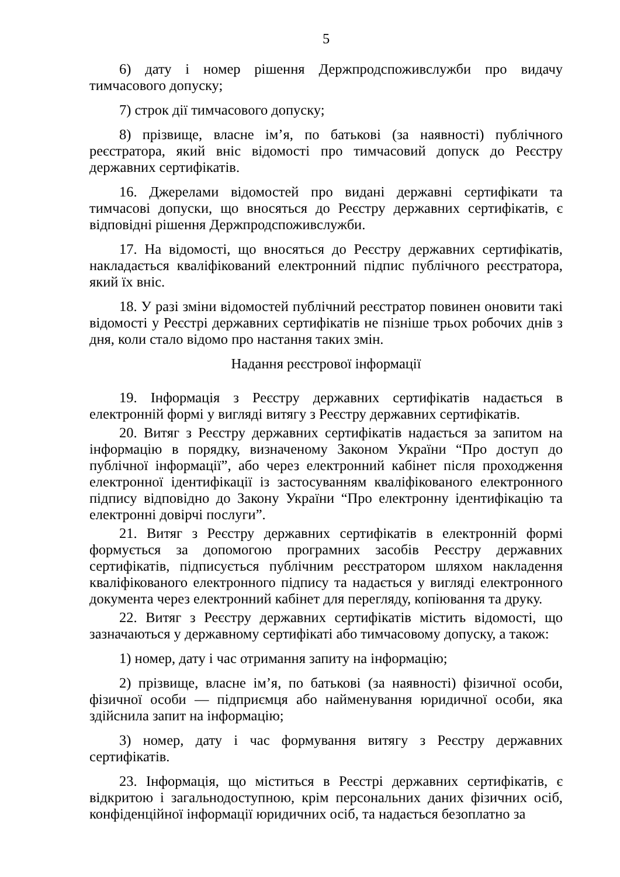5
6) дату і номер рішення Держпродспоживслужби про видачу тимчасового допуску;
7) строк дії тимчасового допуску;
8) прізвище, власне ім’я, по батькові (за наявності) публічного реєстратора, який вніс відомості про тимчасовий допуск до Реєстру державних сертифікатів.
16. Джерелами відомостей про видані державні сертифікати та тимчасові допуски, що вносяться до Реєстру державних сертифікатів, є відповідні рішення Держпродспоживслужби.
17. На відомості, що вносяться до Реєстру державних сертифікатів, накладається кваліфікований електронний підпис публічного реєстратора, який їх вніс.
18. У разі зміни відомостей публічний реєстратор повинен оновити такі відомості у Реєстрі державних сертифікатів не пізніше трьох робочих днів з дня, коли стало відомо про настання таких змін.
Надання реєстрової інформації
19. Інформація з Реєстру державних сертифікатів надається в електронній формі у вигляді витягу з Реєстру державних сертифікатів.
20. Витяг з Реєстру державних сертифікатів надається за запитом на інформацію в порядку, визначеному Законом України “Про доступ до публічної інформації”, або через електронний кабінет після проходження електронної ідентифікації із застосуванням кваліфікованого електронного підпису відповідно до Закону України “Про електронну ідентифікацію та електронні довірчі послуги”.
21. Витяг з Реєстру державних сертифікатів в електронній формі формується за допомогою програмних засобів Реєстру державних сертифікатів, підписується публічним реєстратором шляхом накладення кваліфікованого електронного підпису та надається у вигляді електронного документа через електронний кабінет для перегляду, копіювання та друку.
22. Витяг з Реєстру державних сертифікатів містить відомості, що зазначаються у державному сертифікаті або тимчасовому допуску, а також:
1) номер, дату і час отримання запиту на інформацію;
2) прізвище, власне ім’я, по батькові (за наявності) фізичної особи, фізичної особи — підприємця або найменування юридичної особи, яка здійснила запит на інформацію;
3) номер, дату і час формування витягу з Реєстру державних сертифікатів.
23. Інформація, що міститься в Реєстрі державних сертифікатів, є відкритою і загальнодоступною, крім персональних даних фізичних осіб, конфіденційної інформації юридичних осіб, та надається безоплатно за